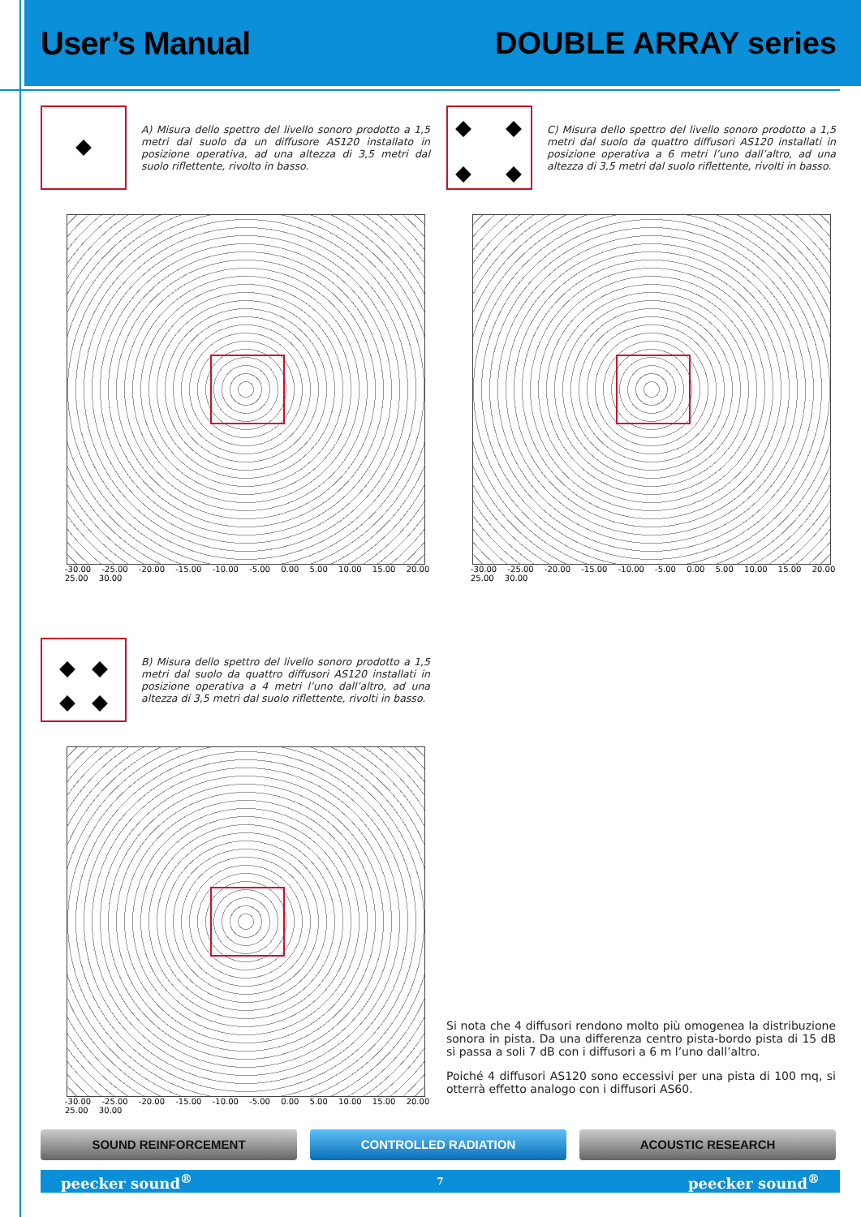User’s Manual DOUBLE ARRAY series
A) Misura dello spettro del livello sonoro prodotto a 1,5 metri dal suolo da un diffusore AS120 installato in posizione operativa, ad una altezza di 3,5 metri dal suolo riflettente, rivolto in basso.
-30.00 -25.00 -20.00 -15.00 -10.00 -5.00 0.00 5.00 10.00 15.00 20.00 25.00 30.00
C) Misura dello spettro del livello sonoro prodotto a 1,5 metri dal suolo da quattro diffusori AS120 installati in posizione operativa a 6 metri l’uno dall’altro, ad una altezza di 3,5 metri dal suolo riflettente, rivolti in basso.
-30.00 -25.00 -20.00 -15.00 -10.00 -5.00 0.00 5.00 10.00 15.00 20.00 25.00 30.00
B) Misura dello spettro del livello sonoro prodotto a 1,5 metri dal suolo da quattro diffusori AS120 installati in posizione operativa a 4 metri l’uno dall’altro, ad una altezza di 3,5 metri dal suolo riflettente, rivolti in basso.
-30.00 -25.00 -20.00 -15.00 -10.00 -5.00 0.00 5.00 10.00 15.00 20.00 25.00 30.00
Si nota che 4 diffusori rendono molto più omogenea la distribuzione sonora in pista. Da una differenza centro pista-bordo pista di 15 dB si passa a soli 7 dB con i diffusori a 6 m l’uno dall’altro.
Poiché 4 diffusori AS120 sono eccessivi per una pista di 100 mq, si otterrà effetto analogo con i diffusori AS60.
SOUND REINFORCEMENT CONTROLLED RADIATION ACOUSTIC RESEARCH
peecker sound<sup>®</sup> 7 peecker sound<sup>®</sup>